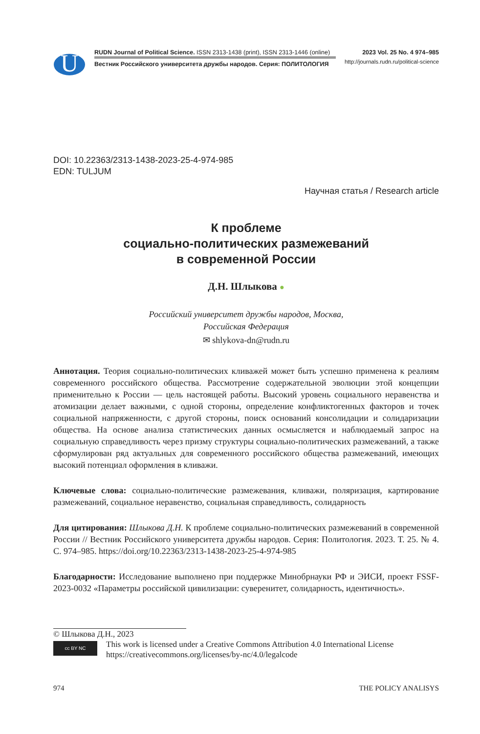U
RUDN Journal of Political Science. ISSN 2313-1438 (print), ISSN 2313-1446 (online)
Вестник Российского университета дружбы народов. Серия: ПОЛИТОЛОГИЯ
2023 Vol. 25 No. 4 974–985
http://journals.rudn.ru/political-science
DOI: 10.22363/2313-1438-2023-25-4-974-985
EDN: TULJUM
Научная статья / Research article
К проблеме
социально-политических размежеваний
в современной России
Д.Н. Шлыкова ●
Российский университет дружбы народов, Москва,
Российская Федерация
✉ shlykova-dn@rudn.ru
Аннотация. Теория социально-политических кливажей может быть успешно применена к реалиям современного российского общества. Рассмотрение содержательной эволюции этой концепции применительно к России — цель настоящей работы. Высокий уровень социального неравенства и атомизации делает важными, с одной стороны, определение конфликтогенных факторов и точек социальной напряженности, с другой стороны, поиск оснований консолидации и солидаризации общества. На основе анализа статистических данных осмысляется и наблюдаемый запрос на социальную справедливость через призму структуры социально-политических размежеваний, а также сформулирован ряд актуальных для современного российского общества размежеваний, имеющих высокий потенциал оформления в кливажи.
Ключевые слова: социально-политические размежевания, кливажи, поляризация, картирование размежеваний, социальное неравенство, социальная справедливость, солидарность
Для цитирования: Шлыкова Д.Н. К проблеме социально-политических размежеваний в современной России // Вестник Российского университета дружбы народов. Серия: Политология. 2023. Т. 25. № 4. С. 974–985. https://doi.org/10.22363/2313-1438-2023-25-4-974-985
Благодарности: Исследование выполнено при поддержке Минобрнауки РФ и ЭИСИ, проект FSSF-2023-0032 «Параметры российской цивилизации: суверенитет, солидарность, идентичность».
© Шлыкова Д.Н., 2023
cc BY NC
This work is licensed under a Creative Commons Attribution 4.0 International License
https://creativecommons.org/licenses/by-nc/4.0/legalcode
974 THE POLICY ANALISYS